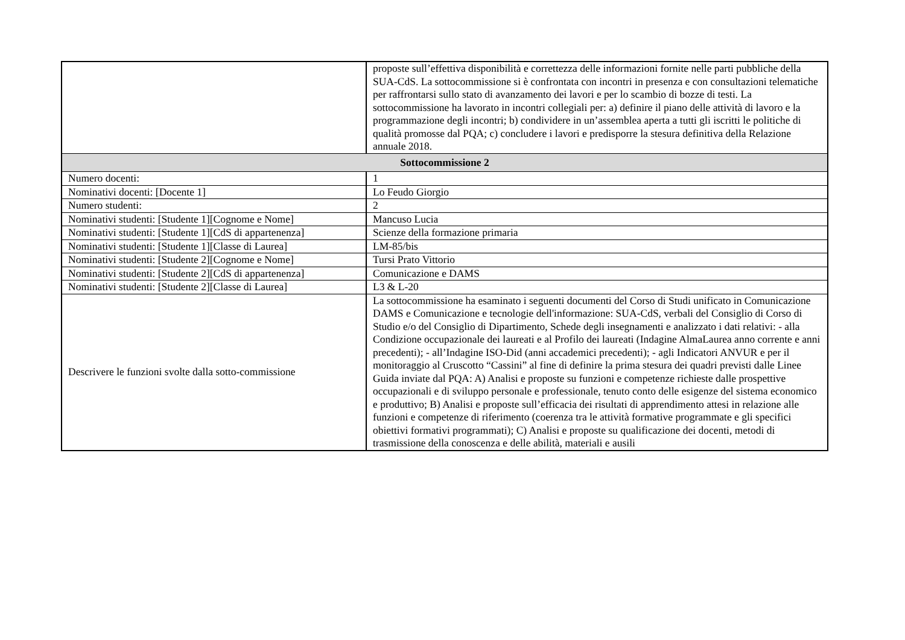| | proposte sull’effettiva disponibilità e correttezza delle informazioni fornite nelle parti pubbliche della SUA-CdS. La sottocommissione si è confrontata con incontri in presenza e con consultazioni telematiche per raffrontarsi sullo stato di avanzamento dei lavori e per lo scambio di bozze di testi. La sottocommissione ha lavorato in incontri collegiali per: a) definire il piano delle attività di lavoro e la programmazione degli incontri; b) condividere in un’assemblea aperta a tutti gli iscritti le politiche di qualità promosse dal PQA; c) concludere i lavori e predisporre la stesura definitiva della Relazione annuale 2018. |
| Sottocommissione 2 | |
| Numero docenti: | 1 |
| Nominativi docenti: [Docente 1] | Lo Feudo Giorgio |
| Numero studenti: | 2 |
| Nominativi studenti: [Studente 1][Cognome e Nome] | Mancuso Lucia |
| Nominativi studenti: [Studente 1][CdS di appartenenza] | Scienze della formazione primaria |
| Nominativi studenti: [Studente 1][Classe di Laurea] | LM-85/bis |
| Nominativi studenti: [Studente 2][Cognome e Nome] | Tursi Prato Vittorio |
| Nominativi studenti: [Studente 2][CdS di appartenenza] | Comunicazione e DAMS |
| Nominativi studenti: [Studente 2][Classe di Laurea] | L3 & L-20 |
| Descrivere le funzioni svolte dalla sotto-commissione | La sottocommissione ha esaminato i seguenti documenti del Corso di Studi unificato in Comunicazione DAMS e Comunicazione e tecnologie dell'informazione: SUA-CdS, verbali del Consiglio di Corso di Studio e/o del Consiglio di Dipartimento, Schede degli insegnamenti e analizzato i dati relativi: - alla Condizione occupazionale dei laureati e al Profilo dei laureati (Indagine AlmaLaurea anno corrente e anni precedenti); - all’Indagine ISO-Did (anni accademici precedenti); - agli Indicatori ANVUR e per il monitoraggio al Cruscotto “Cassini” al fine di definire la prima stesura dei quadri previsti dalle Linee Guida inviate dal PQA: A) Analisi e proposte su funzioni e competenze richieste dalle prospettive occupazionali e di sviluppo personale e professionale, tenuto conto delle esigenze del sistema economico e produttivo; B) Analisi e proposte sull’efficacia dei risultati di apprendimento attesi in relazione alle funzioni e competenze di riferimento (coerenza tra le attività formative programmate e gli specifici obiettivi formativi programmati); C) Analisi e proposte su qualificazione dei docenti, metodi di trasmissione della conoscenza e delle abilità, materiali e ausili |